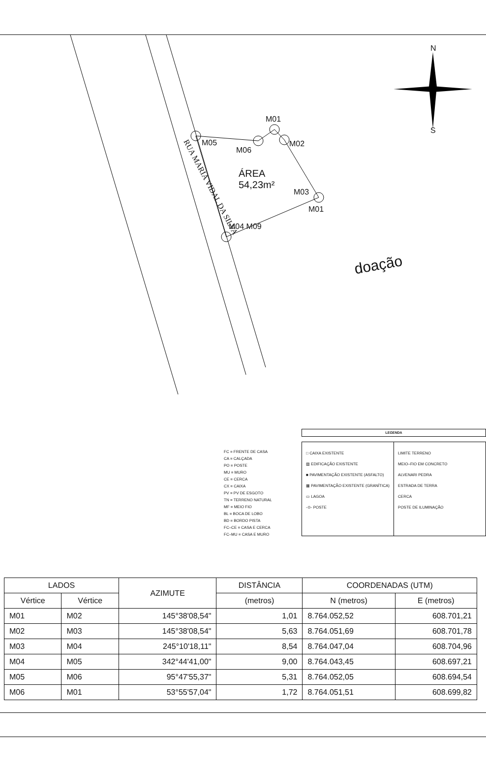N
S
M01
M05
M06
M02
ÁREA
54,23m²
M03
M01
M04 M09
RUA MARIA VIDAL DA SILVA
doação
FC = FRENTE DE CASA
CA = CALÇADA
PO = POSTE
MU = MURO
CE = CERCA
CX = CAIXA
PV = PV DE ESGOTO
TN = TERRENO NATURAL
MF = MEIO FIO
BL = BOCA DE LOBO
BD = BORDO PISTA
FC–CE = CASA E CERCA
FC–MU = CASA E MURO
LEGENDA
□ CAIXA EXISTENTE
▨ EDIFICAÇÃO EXISTENTE
■ PAVIMENTAÇÃO EXISTENTE (ASFALTO)
▦ PAVIMENTAÇÃO EXISTENTE (GRANÍTICA)
▭ LAGOA
-⊙- POSTE
LIMITE TERRENO
MEIO–FIO EM CONCRETO
ALVENARI PEDRA
ESTRADA DE TERRA
CERCA
POSTE DE ILUMINAÇÃO
| LADOS | | AZIMUTE | DISTÂNCIA | COORDENADAS (UTM) | |
| --- | --- | --- | --- | --- | --- |
| Vértice | Vértice | | (metros) | N (metros) | E (metros) |
| M01 | M02 | 145°38'08,54" | 1,01 | 8.764.052,52 | 608.701,21 |
| M02 | M03 | 145°38'08,54" | 5,63 | 8.764.051,69 | 608.701,78 |
| M03 | M04 | 245°10'18,11" | 8,54 | 8.764.047,04 | 608.704,96 |
| M04 | M05 | 342°44'41,00" | 9,00 | 8.764.043,45 | 608.697,21 |
| M05 | M06 | 95°47'55,37" | 5,31 | 8.764.052,05 | 608.694,54 |
| M06 | M01 | 53°55'57,04" | 1,72 | 8.764.051,51 | 608.699,82 |